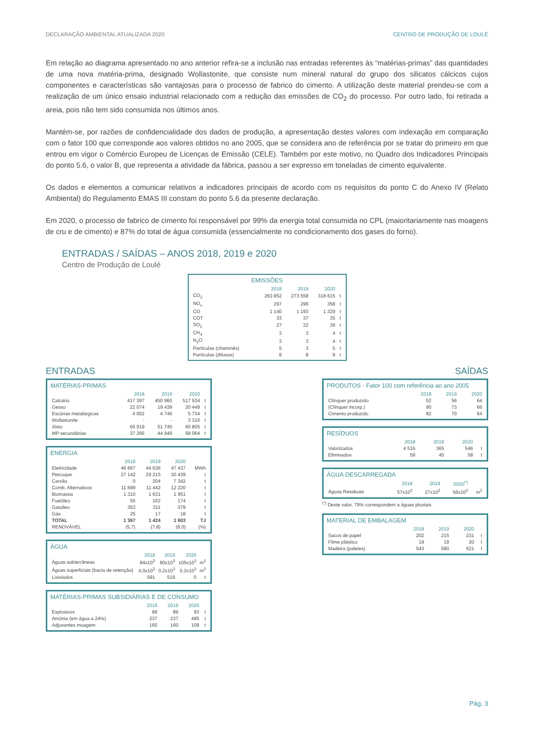DECLARAÇÃO AMBIENTAL ATUALIZADA 2020 CENTRO DE PRODUÇÃO DE LOULÉ
Em relação ao diagrama apresentado no ano anterior refira-se a inclusão nas entradas referentes às “matérias-primas” das quantidades de uma nova matéria-prima, designado Wollastonite, que consiste num mineral natural do grupo dos silicatos cálcicos cujos componentes e características são vantajosas para o processo de fabrico do cimento. A utilização deste material prendeu-se com a realização de um único ensaio industrial relacionado com a redução das emissões de CO<sub>2</sub> do processo. Por outro lado, foi retirada a areia, pois não tem sido consumida nos últimos anos.
Mantém-se, por razões de confidencialidade dos dados de produção, a apresentação destes valores com indexação em comparação com o fator 100 que corresponde aos valores obtidos no ano 2005, que se considera ano de referência por se tratar do primeiro em que entrou em vigor o Comércio Europeu de Licenças de Emissão (CELE). Também por este motivo, no Quadro dos Indicadores Principais do ponto 5.6, o valor B, que representa a atividade da fábrica, passou a ser expresso em toneladas de cimento equivalente.
Os dados e elementos a comunicar relativos a indicadores principais de acordo com os requisitos do ponto C do Anexo IV (Relato Ambiental) do Regulamento EMAS III constam do ponto 5.6 da presente declaração.
Em 2020, o processo de fabrico de cimento foi responsável por 99% da energia total consumida no CPL (maioritariamente nas moagens de cru e de cimento) e 87% do total de água consumida (essencialmente no condicionamento dos gases do forno).
ENTRADAS / SAÍDAS – ANOS 2018, 2019 e 2020
Centro de Produção de Loulé
EMISSÕES
| | 2018 | 2019 | 2020 | |
| --- | --- | --- | --- | --- |
| CO<sub>2</sub> | 263 852 | 273 558 | 318 615 | t |
| NO<sub>x</sub> | 297 | 296 | 358 | t |
| CO | 1 140 | 1 193 | 1 329 | t |
| COT | 33 | 37 | 35 | t |
| SO<sub>2</sub> | 27 | 22 | 39 | t |
| CH<sub>4</sub> | 3 | 3 | 4 | t |
| N<sub>2</sub>O | 3 | 3 | 4 | t |
| Partículas (chaminés) | 5 | 3 | 5 | t |
| Partículas (difusas) | 8 | 8 | 8 | t |
ENTRADAS
MATÉRIAS-PRIMAS
| | 2018 | 2019 | 2020 | |
| --- | --- | --- | --- | --- |
| Calcário | 417 397 | 450 960 | 517 534 | t |
| Gesso | 22 074 | 19 439 | 20 449 | t |
| Escórias metalúrgicas | 4 002 | 4 746 | 5 734 | t |
| Wollastonite | - | - | 3 316 | t |
| Xisto | 60 919 | 51 745 | 60 805 | t |
| MP secundárias | 37 266 | 44 949 | 58 064 | t |
ENERGIA
| | 2018 | 2019 | 2020 | |
| --- | --- | --- | --- | --- |
| Eletricidade | 46 667 | 44 636 | 47 437 | MWh |
| Petcoque | 27 142 | 29 215 | 30 439 | t |
| Carvão | 0 | 204 | 7 342 | t |
| Comb. Alternativos | 11 699 | 11 442 | 12 220 | t |
| Biomassa | 1 310 | 1 631 | 1 951 | t |
| Fuelóleo | 55 | 162 | 174 | t |
| Gasóleo | 353 | 311 | 379 | t |
| Gás | 25 | 17 | 18 | t |
| TOTAL | 1 367 | 1 424 | 1 603 | TJ |
| RENOVÁVEL | (5,7) | (7,8) | (8,0) | (%) |
ÁGUA
| | 2018 | 2019 | 2020 | |
| --- | --- | --- | --- | --- |
| Águas subterrâneas | 84x10<sup>3</sup> | 80x10<sup>3</sup> | 105x10<sup>3</sup> | m<sup>3</sup> |
| Águas superficiais (bacia de retenção) | 4,0x10<sup>3</sup> | 0,2x10<sup>3</sup> | 0,2x10<sup>3</sup> | m<sup>3</sup> |
| Lixiviados | 591 | 519 | 0 | t |
MATÉRIAS-PRIMAS SUBSIDIÁRIAS E DE CONSUMO
| | 2018 | 2019 | 2020 | |
| --- | --- | --- | --- | --- |
| Explosivos | 89 | 89 | 93 | t |
| Amónia (em água a 24%) | 237 | 237 | 485 | t |
| Adjuvantes moagem | 160 | 160 | 109 | t |
SAÍDAS
PRODUTOS - Fator 100 com referência ao ano 2005
| | 2018 | 2019 | 2020 |
| --- | --- | --- | --- |
| Clínquer produzido | 52 | 56 | 64 |
| (Clínquer incorp.) | 90 | 73 | 66 |
| Cimento produzido | 82 | 70 | 64 |
RESÍDUOS
| | 2018 | 2019 | 2020 | |
| --- | --- | --- | --- | --- |
| Valorizados | 4 516 | 365 | 546 | t |
| Eliminados | 59 | 45 | 58 | t |
ÁGUA DESCARREGADA
| | 2018 | 2019 | 2020<sup>(*)</sup> | |
| --- | --- | --- | --- | --- |
| Águas Residuais | 57x10<sup>3</sup> | 27x10<sup>3</sup> | 56x10<sup>3</sup> | m<sup>3</sup> |
<sup>(*)</sup> Deste valor, 79% correspondem a águas pluviais.
MATERIAL DE EMBALAGEM
| | 2018 | 2019 | 2020 | |
| --- | --- | --- | --- | --- |
| Sacos de papel | 202 | 215 | 231 | t |
| Filme plástico | 19 | 19 | 20 | t |
| Madeira (paletes) | 543 | 580 | 621 | t |
Pág. 3